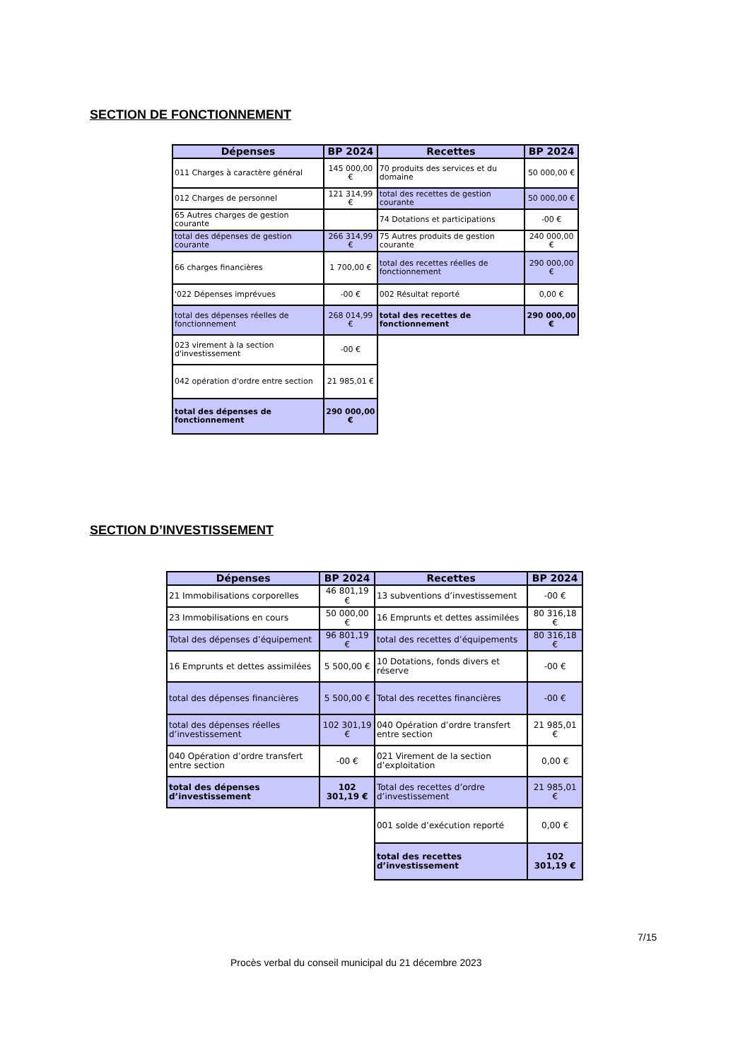SECTION DE FONCTIONNEMENT
| Dépenses | BP 2024 | Recettes | BP 2024 |
| --- | --- | --- | --- |
| 011 Charges à caractère général | 145 000,00 € | 70 produits des services et du domaine | 50 000,00 € |
| 012 Charges de personnel | 121 314,99 € | total des recettes de gestion courante | 50 000,00 € |
| 65 Autres charges de gestion courante | | 74 Dotations et participations | -00 € |
| total des dépenses de gestion courante | 266 314,99 € | 75 Autres produits de gestion courante | 240 000,00 € |
| 66 charges financières | 1 700,00 € | total des recettes réelles de fonctionnement | 290 000,00 € |
| '022 Dépenses imprévues | -00 € | 002 Résultat reporté | 0,00 € |
| total des dépenses réelles de fonctionnement | 268 014,99 € | total des recettes de fonctionnement | 290 000,00 € |
| 023 virement à la section d'investissement | -00 € | | |
| 042 opération d'ordre entre section | 21 985,01 € | | |
| total des dépenses de fonctionnement | 290 000,00 € | | |
SECTION D’INVESTISSEMENT
| Dépenses | BP 2024 | Recettes | BP 2024 |
| --- | --- | --- | --- |
| 21 Immobilisations corporelles | 46 801,19 € | 13 subventions d’investissement | -00 € |
| 23 Immobilisations en cours | 50 000,00 € | 16 Emprunts et dettes assimilées | 80 316,18 € |
| Total des dépenses d’équipement | 96 801,19 € | total des recettes d’équipements | 80 316,18 € |
| 16 Emprunts et dettes assimilées | 5 500,00 € | 10 Dotations, fonds divers et réserve | -00 € |
| total des dépenses financières | 5 500,00 € | Total des recettes financières | -00 € |
| total des dépenses réelles d’investissement | 102 301,19 € | 040 Opération d’ordre transfert entre section | 21 985,01 € |
| 040 Opération d’ordre transfert entre section | -00 € | 021 Virement de la section d’exploitation | 0,00 € |
| total des dépenses d’investissement | 102 301,19 € | Total des recettes d’ordre d’investissement | 21 985,01 € |
| | | 001 solde d’exécution reporté | 0,00 € |
| | | total des recettes d’investissement | 102 301,19 € |
7/15
Procès verbal du conseil municipal du 21 décembre 2023